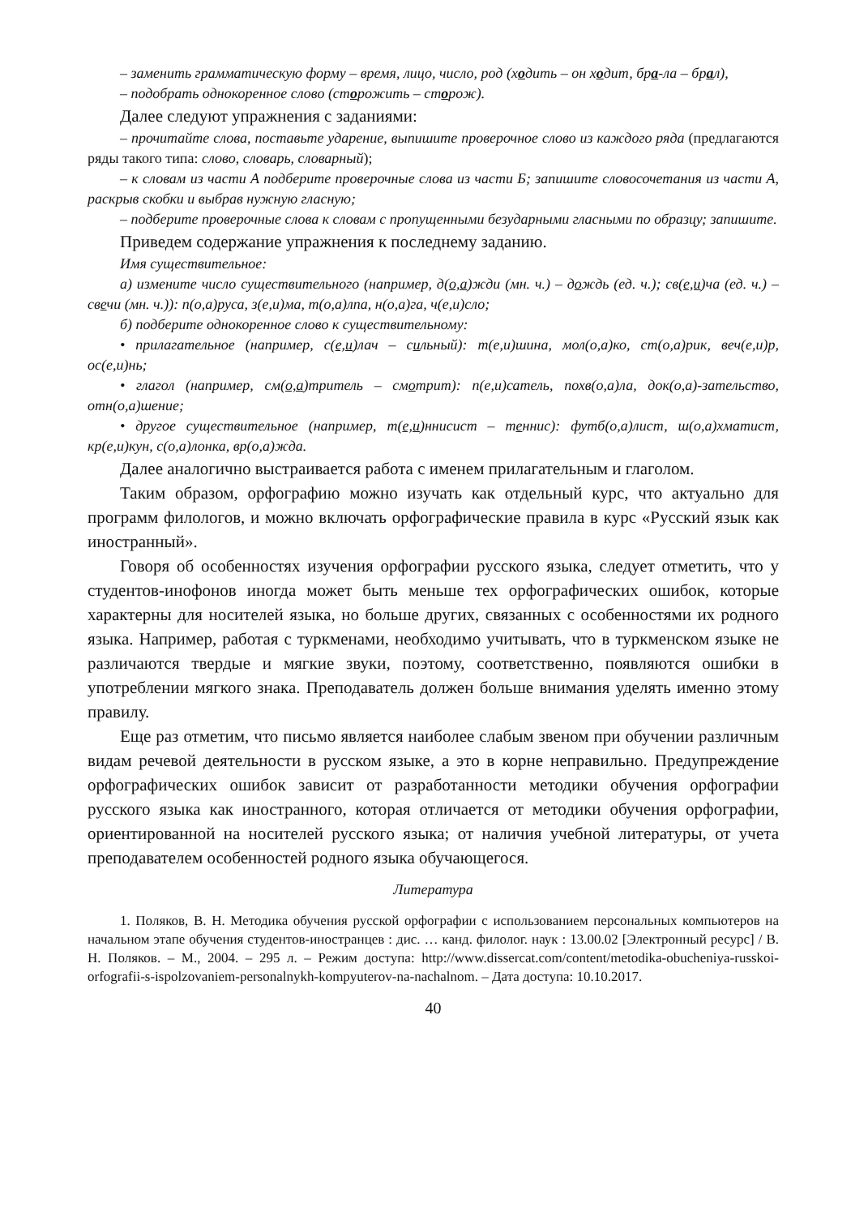– заменить грамматическую форму – время, лицо, число, род (ходить – он ходит, бра-ла – брал),
– подобрать однокоренное слово (сторожить – сторож).
Далее следуют упражнения с заданиями:
– прочитайте слова, поставьте ударение, выпишите проверочное слово из каждого ряда (предлагаются ряды такого типа: слово, словарь, словарный);
– к словам из части А подберите проверочные слова из части Б; запишите словосочетания из части А, раскрыв скобки и выбрав нужную гласную;
– подберите проверочные слова к словам с пропущенными безударными гласными по образцу; запишите.
Приведем содержание упражнения к последнему заданию.
Имя существительное:
а) измените число существительного (например, д(о,а)жди (мн. ч.) – дождь (ед. ч.); св(е,и)ча (ед. ч.) – свечи (мн. ч.)): п(о,а)руса, з(е,и)ма, т(о,а)лпа, н(о,а)га, ч(е,и)сло;
б) подберите однокоренное слово к существительному:
• прилагательное (например, с(е,и)лач – сильный): т(е,и)шина, мол(о,а)ко, ст(о,а)рик, веч(е,и)р, ос(е,и)нь;
• глагол (например, см(о,а)тритель – смотрит): п(е,и)сатель, похв(о,а)ла, док(о,а)-зательство, отн(о,а)шение;
• другое существительное (например, т(е,и)ннисист – теннис): футб(о,а)лист, ш(о,а)хматист, кр(е,и)кун, с(о,а)лонка, вр(о,а)жда.
Далее аналогично выстраивается работа с именем прилагательным и глаголом.
Таким образом, орфографию можно изучать как отдельный курс, что актуально для программ филологов, и можно включать орфографические правила в курс «Русский язык как иностранный».
Говоря об особенностях изучения орфографии русского языка, следует отметить, что у студентов-инофонов иногда может быть меньше тех орфографических ошибок, которые характерны для носителей языка, но больше других, связанных с особенностями их родного языка. Например, работая с туркменами, необходимо учитывать, что в туркменском языке не различаются твердые и мягкие звуки, поэтому, соответственно, появляются ошибки в употреблении мягкого знака. Преподаватель должен больше внимания уделять именно этому правилу.
Еще раз отметим, что письмо является наиболее слабым звеном при обучении различным видам речевой деятельности в русском языке, а это в корне неправильно. Предупреждение орфографических ошибок зависит от разработанности методики обучения орфографии русского языка как иностранного, которая отличается от методики обучения орфографии, ориентированной на носителей русского языка; от наличия учебной литературы, от учета преподавателем особенностей родного языка обучающегося.
Литература
1. Поляков, В. Н. Методика обучения русской орфографии с использованием персональных компьютеров на начальном этапе обучения студентов-иностранцев : дис. … канд. филолог. наук : 13.00.02 [Электронный ресурс] / В. Н. Поляков. – М., 2004. – 295 л. – Режим доступа: http://www.dissercat.com/content/metodika-obucheniya-russkoi-orfografii-s-ispolzovaniem-personalnykh-kompyuterov-na-nachalnom. – Дата доступа: 10.10.2017.
40